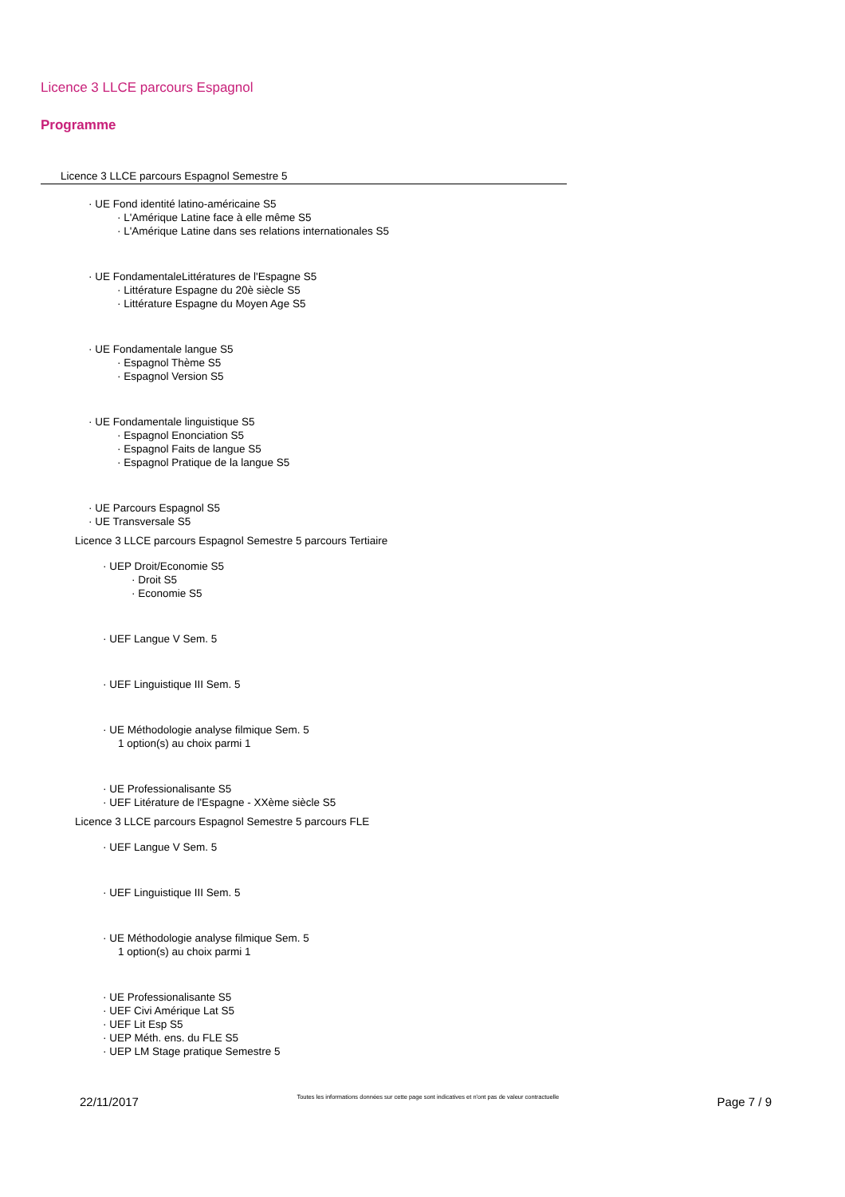Licence 3 LLCE parcours Espagnol
Programme
Licence 3 LLCE parcours Espagnol Semestre 5
· UE Fond identité latino-américaine S5
· L'Amérique Latine face à elle même S5
· L'Amérique Latine dans ses relations internationales S5
· UE FondamentaleLittératures de l'Espagne S5
· Littérature Espagne du 20è siècle S5
· Littérature Espagne du Moyen Age S5
· UE Fondamentale langue S5
· Espagnol Thème S5
· Espagnol Version S5
· UE Fondamentale linguistique S5
· Espagnol Enonciation S5
· Espagnol Faits de langue S5
· Espagnol Pratique de la langue S5
· UE Parcours Espagnol S5
· UE Transversale S5
Licence 3 LLCE parcours Espagnol Semestre 5 parcours Tertiaire
· UEP Droit/Economie S5
· Droit S5
· Economie S5
· UEF Langue V Sem. 5
· UEF Linguistique III Sem. 5
· UE Méthodologie analyse filmique Sem. 5
1 option(s) au choix parmi 1
· UE Professionalisante S5
· UEF Litérature de l'Espagne - XXème siècle S5
Licence 3 LLCE parcours Espagnol Semestre 5 parcours FLE
· UEF Langue V Sem. 5
· UEF Linguistique III Sem. 5
· UE Méthodologie analyse filmique Sem. 5
1 option(s) au choix parmi 1
· UE Professionalisante S5
· UEF Civi Amérique Lat S5
· UEF Lit Esp S5
· UEP Méth. ens. du FLE S5
· UEP LM Stage pratique Semestre 5
22/11/2017
Toutes les informations données sur cette page sont indicatives et n'ont pas de valeur contractuelle
Page 7 / 9